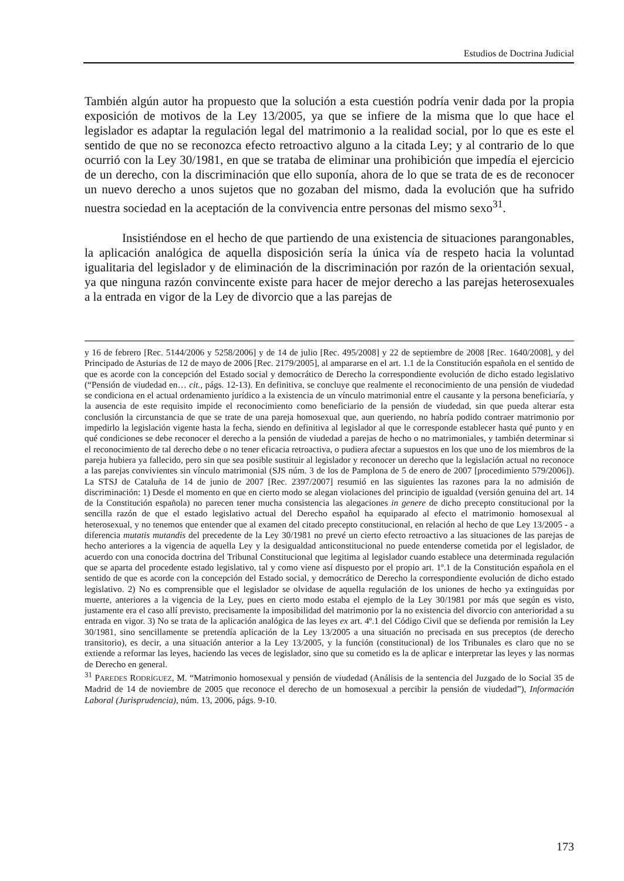Estudios de Doctrina Judicial
También algún autor ha propuesto que la solución a esta cuestión podría venir dada por la propia exposición de motivos de la Ley 13/2005, ya que se infiere de la misma que lo que hace el legislador es adaptar la regulación legal del matrimonio a la realidad social, por lo que es este el sentido de que no se reconozca efecto retroactivo alguno a la citada Ley; y al contrario de lo que ocurrió con la Ley 30/1981, en que se trataba de eliminar una prohibición que impedía el ejercicio de un derecho, con la discriminación que ello suponía, ahora de lo que se trata de es de reconocer un nuevo derecho a unos sujetos que no gozaban del mismo, dada la evolución que ha sufrido nuestra sociedad en la aceptación de la convivencia entre personas del mismo sexo<sup>31</sup>.
Insistiéndose en el hecho de que partiendo de una existencia de situaciones parangonables, la aplicación analógica de aquella disposición sería la única vía de respeto hacia la voluntad igualitaria del legislador y de eliminación de la discriminación por razón de la orientación sexual, ya que ninguna razón convincente existe para hacer de mejor derecho a las parejas heterosexuales a la entrada en vigor de la Ley de divorcio que a las parejas de
y 16 de febrero [Rec. 5144/2006 y 5258/2006] y de 14 de julio [Rec. 495/2008] y 22 de septiembre de 2008 [Rec. 1640/2008], y del Principado de Asturias de 12 de mayo de 2006 [Rec. 2179/2005], al ampararse en el art. 1.1 de la Constitución española en el sentido de que es acorde con la concepción del Estado social y democrático de Derecho la correspondiente evolución de dicho estado legislativo (“Pensión de viudedad en… cit., págs. 12-13). En definitiva, se concluye que realmente el reconocimiento de una pensión de viudedad se condiciona en el actual ordenamiento jurídico a la existencia de un vínculo matrimonial entre el causante y la persona beneficiaría, y la ausencia de este requisito impide el reconocimiento como beneficiario de la pensión de viudedad, sin que pueda alterar esta conclusión la circunstancia de que se trate de una pareja homosexual que, aun queriendo, no habría podido contraer matrimonio por impedirlo la legislación vigente hasta la fecha, siendo en definitiva al legislador al que le corresponde establecer hasta qué punto y en qué condiciones se debe reconocer el derecho a la pensión de viudedad a parejas de hecho o no matrimoniales, y también determinar si el reconocimiento de tal derecho debe o no tener eficacia retroactiva, o pudiera afectar a supuestos en los que uno de los miembros de la pareja hubiera ya fallecido, pero sin que sea posible sustituir al legislador y reconocer un derecho que la legislación actual no reconoce a las parejas convivientes sin vínculo matrimonial (SJS núm. 3 de los de Pamplona de 5 de enero de 2007 [procedimiento 579/2006]). La STSJ de Cataluña de 14 de junio de 2007 [Rec. 2397/2007] resumió en las siguientes las razones para la no admisión de discriminación: 1) Desde el momento en que en cierto modo se alegan violaciones del principio de igualdad (versión genuina del art. 14 de la Constitución española) no parecen tener mucha consistencia las alegaciones in genere de dicho precepto constitucional por la sencilla razón de que el estado legislativo actual del Derecho español ha equiparado al efecto el matrimonio homosexual al heterosexual, y no tenemos que entender que al examen del citado precepto constitucional, en relación al hecho de que Ley 13/2005 - a diferencia mutatis mutandis del precedente de la Ley 30/1981 no prevé un cierto efecto retroactivo a las situaciones de las parejas de hecho anteriores a la vigencia de aquella Ley y la desigualdad anticonstitucional no puede entenderse cometida por el legislador, de acuerdo con una conocida doctrina del Tribunal Constitucional que legitima al legislador cuando establece una determinada regulación que se aparta del procedente estado legislativo, tal y como viene así dispuesto por el propio art. 1º.1 de la Constitución española en el sentido de que es acorde con la concepción del Estado social, y democrático de Derecho la correspondiente evolución de dicho estado legislativo. 2) No es comprensible que el legislador se olvidase de aquella regulación de los uniones de hecho ya extinguidas por muerte, anteriores a la vigencia de la Ley, pues en cierto modo estaba el ejemplo de la Ley 30/1981 por más que según es visto, justamente era el caso allí previsto, precisamente la imposibilidad del matrimonio por la no existencia del divorcio con anterioridad a su entrada en vigor. 3) No se trata de la aplicación analógica de las leyes ex art. 4º.1 del Código Civil que se defienda por remisión la Ley 30/1981, sino sencillamente se pretendía aplicación de la Ley 13/2005 a una situación no precisada en sus preceptos (de derecho transitorio), es decir, a una situación anterior a la Ley 13/2005, y la función (constitucional) de los Tribunales es claro que no se extiende a reformar las leyes, haciendo las veces de legislador, sino que su cometido es la de aplicar e interpretar las leyes y las normas de Derecho en general.
<sup>31</sup> PAREDES RODRÍGUEZ, M. “Matrimonio homosexual y pensión de viudedad (Análisis de la sentencia del Juzgado de lo Social 35 de Madrid de 14 de noviembre de 2005 que reconoce el derecho de un homosexual a percibir la pensión de viudedad”), Información Laboral (Jurisprudencia), núm. 13, 2006, págs. 9-10.
173